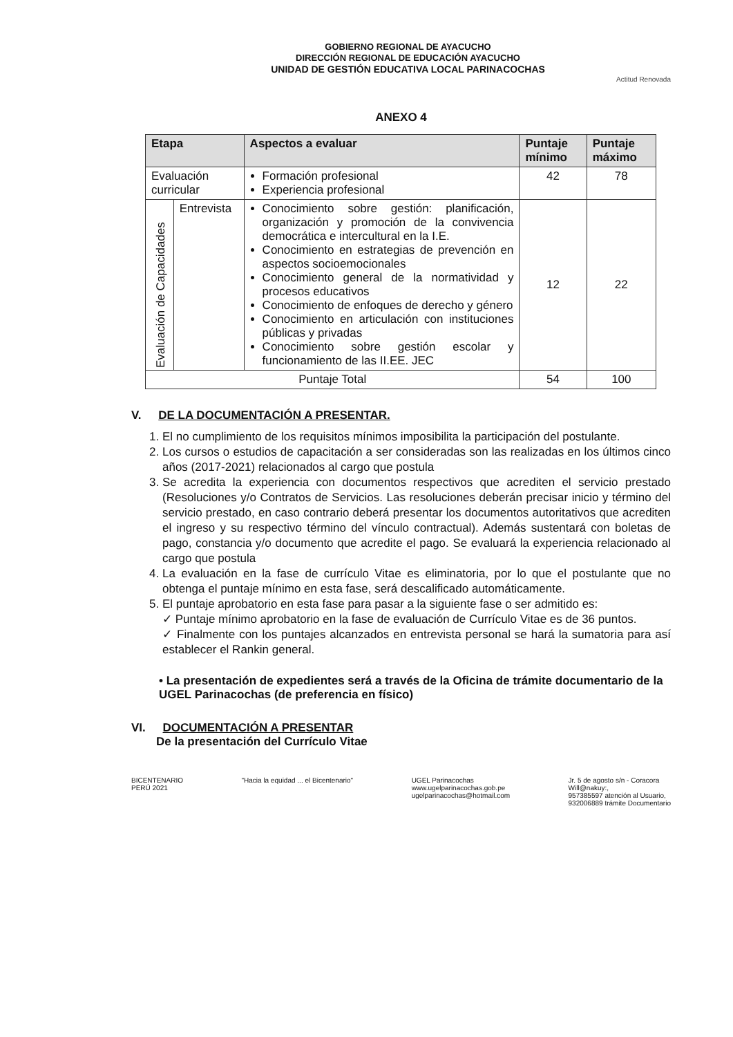GOBIERNO REGIONAL DE AYACUCHO
DIRECCIÓN REGIONAL DE EDUCACIÓN AYACUCHO
UNIDAD DE GESTIÓN EDUCATIVA LOCAL PARINACOCHAS
Actitud Renovada
ANEXO 4
| Etapa | | Aspectos a evaluar | Puntaje mínimo | Puntaje máximo |
| --- | --- | --- | --- | --- |
| Evaluación curricular | | Formación profesional Experiencia profesional | 42 | 78 |
| Evaluación de Capacidades | Entrevista | Conocimiento sobre gestión: planificación, organización y promoción de la convivencia democrática e intercultural en la I.E. Conocimiento en estrategias de prevención en aspectos socioemocionales Conocimiento general de la normatividad y procesos educativos Conocimiento de enfoques de derecho y género Conocimiento en articulación con instituciones públicas y privadas Conocimiento sobre gestión escolar y funcionamiento de las II.EE. JEC | 12 | 22 |
| Puntaje Total | | | 54 | 100 |
V. DE LA DOCUMENTACIÓN A PRESENTAR.
1. El no cumplimiento de los requisitos mínimos imposibilita la participación del postulante.
2. Los cursos o estudios de capacitación a ser consideradas son las realizadas en los últimos cinco años (2017-2021) relacionados al cargo que postula
3. Se acredita la experiencia con documentos respectivos que acrediten el servicio prestado (Resoluciones y/o Contratos de Servicios. Las resoluciones deberán precisar inicio y término del servicio prestado, en caso contrario deberá presentar los documentos autoritativos que acrediten el ingreso y su respectivo término del vínculo contractual). Además sustentará con boletas de pago, constancia y/o documento que acredite el pago. Se evaluará la experiencia relacionado al cargo que postula
4. La evaluación en la fase de currículo Vitae es eliminatoria, por lo que el postulante que no obtenga el puntaje mínimo en esta fase, será descalificado automáticamente.
5. El puntaje aprobatorio en esta fase para pasar a la siguiente fase o ser admitido es:
✓ Puntaje mínimo aprobatorio en la fase de evaluación de Currículo Vitae es de 36 puntos.
✓ Finalmente con los puntajes alcanzados en entrevista personal se hará la sumatoria para así establecer el Rankin general.
• La presentación de expedientes será a través de la Oficina de trámite documentario de la UGEL Parinacochas (de preferencia en físico)
VI. DOCUMENTACIÓN A PRESENTAR
De la presentación del Currículo Vitae
BICENTENARIO
PERÚ 2021
"Hacia la equidad ... el Bicentenario"
UGEL Parinacochas
www.ugelparinacochas.gob.pe
ugelparinacochas@hotmail.com
Jr. 5 de agosto s/n - Coracora
Will@nakuy:,
957385597 atención al Usuario,
932006889 trámite Documentario